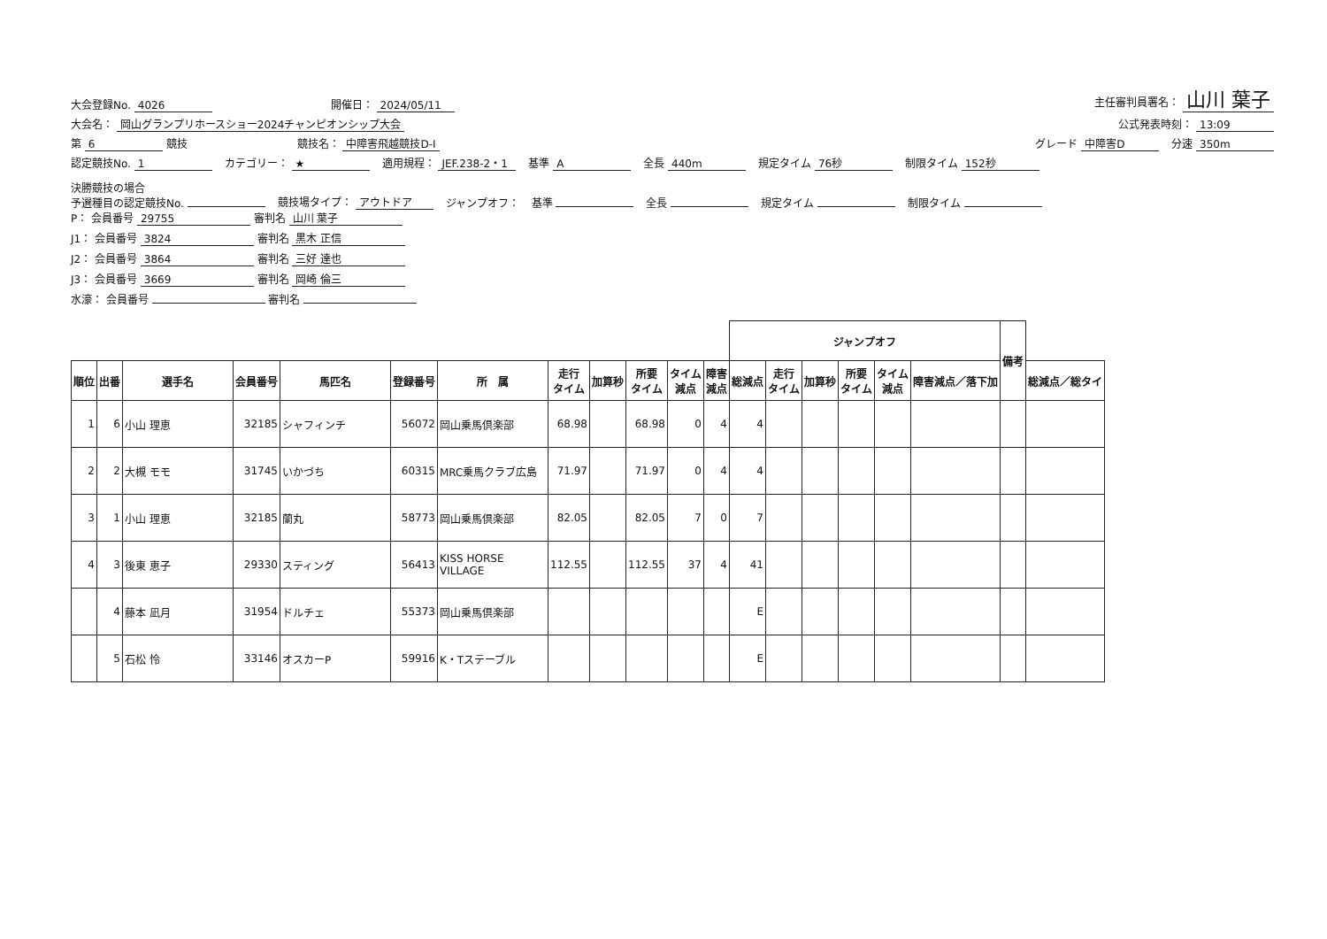大会登録No. 4026 開催日： 2024/05/11 主任審判員署名： 山川 葉子
大会名： 岡山グランプリホースショー2024チャンピオンシップ大会 公式発表時刻： 13:09
第 6 競技 競技名： 中障害飛越競技D-Ⅰ グレード 中障害D 分速 350m
認定競技No. 1 カテゴリー： ★ 適用規程： JEF.238-2・1 基準 A 全長 440m 規定タイム 76秒 制限タイム 152秒
決勝競技の場合
予選種目の認定競技No. 競技場タイプ： アウトドア ジャンプオフ： 基準 全長 規定タイム 制限タイム
P： 会員番号 29755 審判名 山川 葉子
J1： 会員番号 3824 審判名 黒木 正信
J2： 会員番号 3864 審判名 三好 達也
J3： 会員番号 3669 審判名 岡崎 倫三
水濠： 会員番号 審判名
| | | | | | | | | | | | | ジャンプオフ | | | | | | 備考 | |
| --- | --- | --- | --- | --- | --- | --- | --- | --- | --- | --- | --- | --- | --- | --- | --- | --- | --- | --- | --- |
| 順位 | 出番 | 選手名 | 会員番号 | 馬匹名 | 登録番号 | 所 属 | 走行 タイム | 加算秒 | 所要 タイム | タイム 減点 | 障害 減点 | 総減点 | 走行 タイム | 加算秒 | 所要 タイム | タイム 減点 | 障害減点／落下加 | | 総減点／総タイ |
| 1 | 6 | 小山 理恵 | 32185 | シャフィンチ | 56072 | 岡山乗馬倶楽部 | 68.98 | | 68.98 | 0 | 4 | 4 | | | | | | | |
| 2 | 2 | 大槻 モモ | 31745 | いかづち | 60315 | MRC乗馬クラブ広島 | 71.97 | | 71.97 | 0 | 4 | 4 | | | | | | | |
| 3 | 1 | 小山 理恵 | 32185 | 蘭丸 | 58773 | 岡山乗馬倶楽部 | 82.05 | | 82.05 | 7 | 0 | 7 | | | | | | | |
| 4 | 3 | 後東 恵子 | 29330 | スティング | 56413 | KISS HORSE VILLAGE | 112.55 | | 112.55 | 37 | 4 | 41 | | | | | | | |
| | 4 | 藤本 凪月 | 31954 | ドルチェ | 55373 | 岡山乗馬倶楽部 | | | | | | E | | | | | | | |
| | 5 | 石松 怜 | 33146 | オスカーP | 59916 | K・Tステーブル | | | | | | E | | | | | | | |